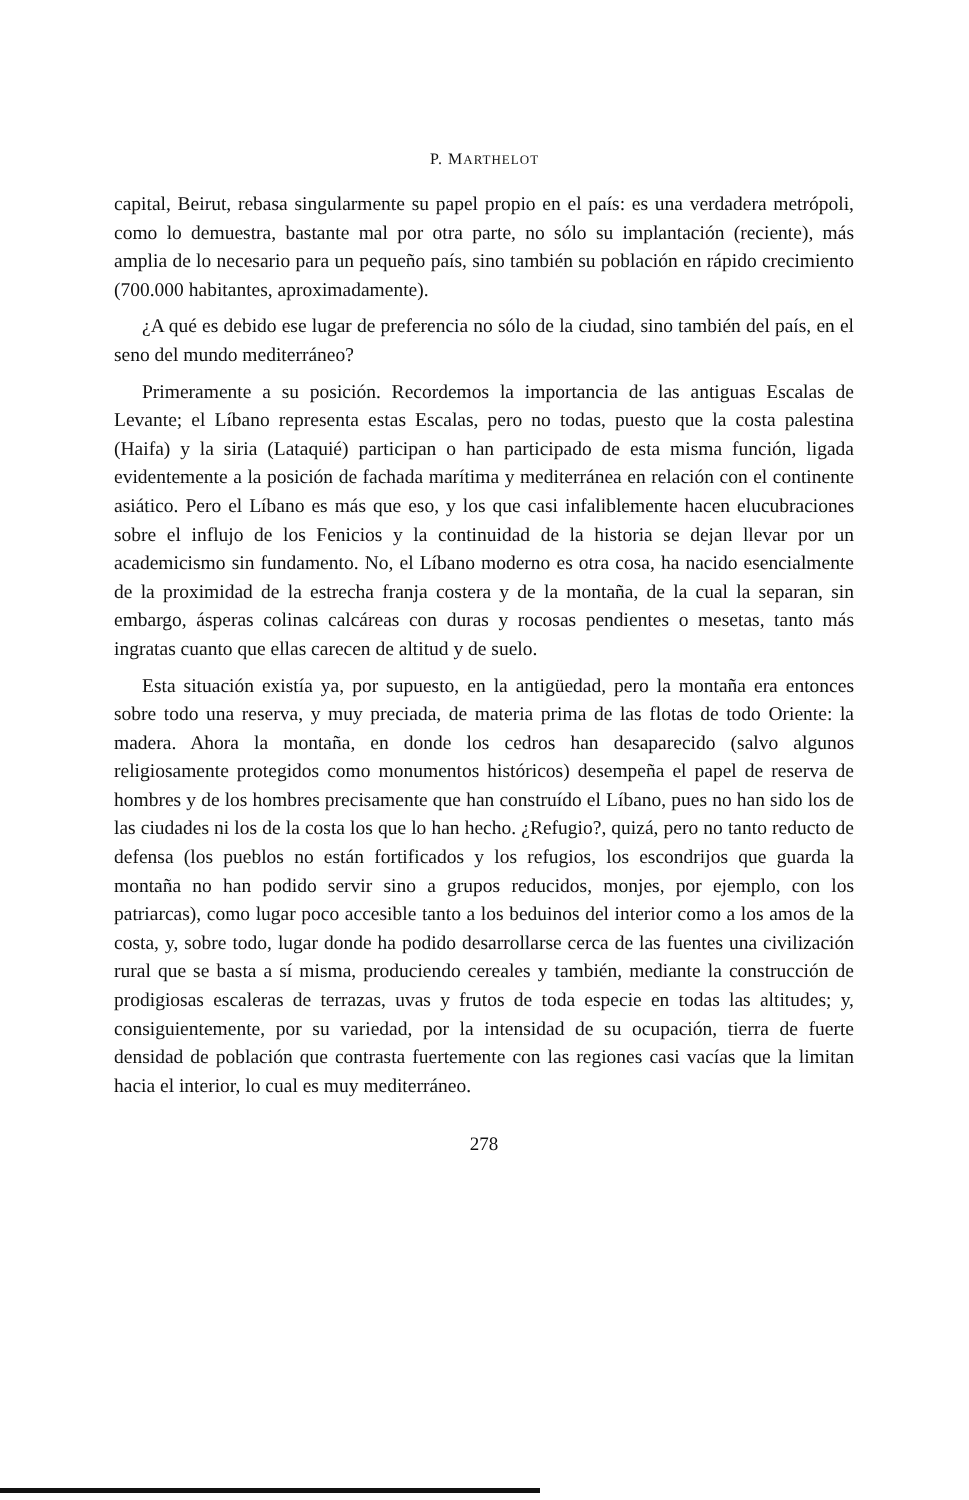P. MARTHELOT
capital, Beirut, rebasa singularmente su papel propio en el país: es una verdadera metrópoli, como lo demuestra, bastante mal por otra parte, no sólo su implantación (reciente), más amplia de lo necesario para un pequeño país, sino también su población en rápido crecimiento (700.000 habitantes, aproximadamente).
¿A qué es debido ese lugar de preferencia no sólo de la ciudad, sino también del país, en el seno del mundo mediterráneo?
Primeramente a su posición. Recordemos la importancia de las antiguas Escalas de Levante; el Líbano representa estas Escalas, pero no todas, puesto que la costa palestina (Haifa) y la siria (Lataquié) participan o han participado de esta misma función, ligada evidentemente a la posición de fachada marítima y mediterránea en relación con el continente asiático. Pero el Líbano es más que eso, y los que casi infaliblemente hacen elucubraciones sobre el influjo de los Fenicios y la continuidad de la historia se dejan llevar por un academicismo sin fundamento. No, el Líbano moderno es otra cosa, ha nacido esencialmente de la proximidad de la estrecha franja costera y de la montaña, de la cual la separan, sin embargo, ásperas colinas calcáreas con duras y rocosas pendientes o mesetas, tanto más ingratas cuanto que ellas carecen de altitud y de suelo.
Esta situación existía ya, por supuesto, en la antigüedad, pero la montaña era entonces sobre todo una reserva, y muy preciada, de materia prima de las flotas de todo Oriente: la madera. Ahora la montaña, en donde los cedros han desaparecido (salvo algunos religiosamente protegidos como monumentos históricos) desempeña el papel de reserva de hombres y de los hombres precisamente que han construído el Líbano, pues no han sido los de las ciudades ni los de la costa los que lo han hecho. ¿Refugio?, quizá, pero no tanto reducto de defensa (los pueblos no están fortificados y los refugios, los escondrijos que guarda la montaña no han podido servir sino a grupos reducidos, monjes, por ejemplo, con los patriarcas), como lugar poco accesible tanto a los beduinos del interior como a los amos de la costa, y, sobre todo, lugar donde ha podido desarrollarse cerca de las fuentes una civilización rural que se basta a sí misma, produciendo cereales y también, mediante la construcción de prodigiosas escaleras de terrazas, uvas y frutos de toda especie en todas las altitudes; y, consiguientemente, por su variedad, por la intensidad de su ocupación, tierra de fuerte densidad de población que contrasta fuertemente con las regiones casi vacías que la limitan hacia el interior, lo cual es muy mediterráneo.
278